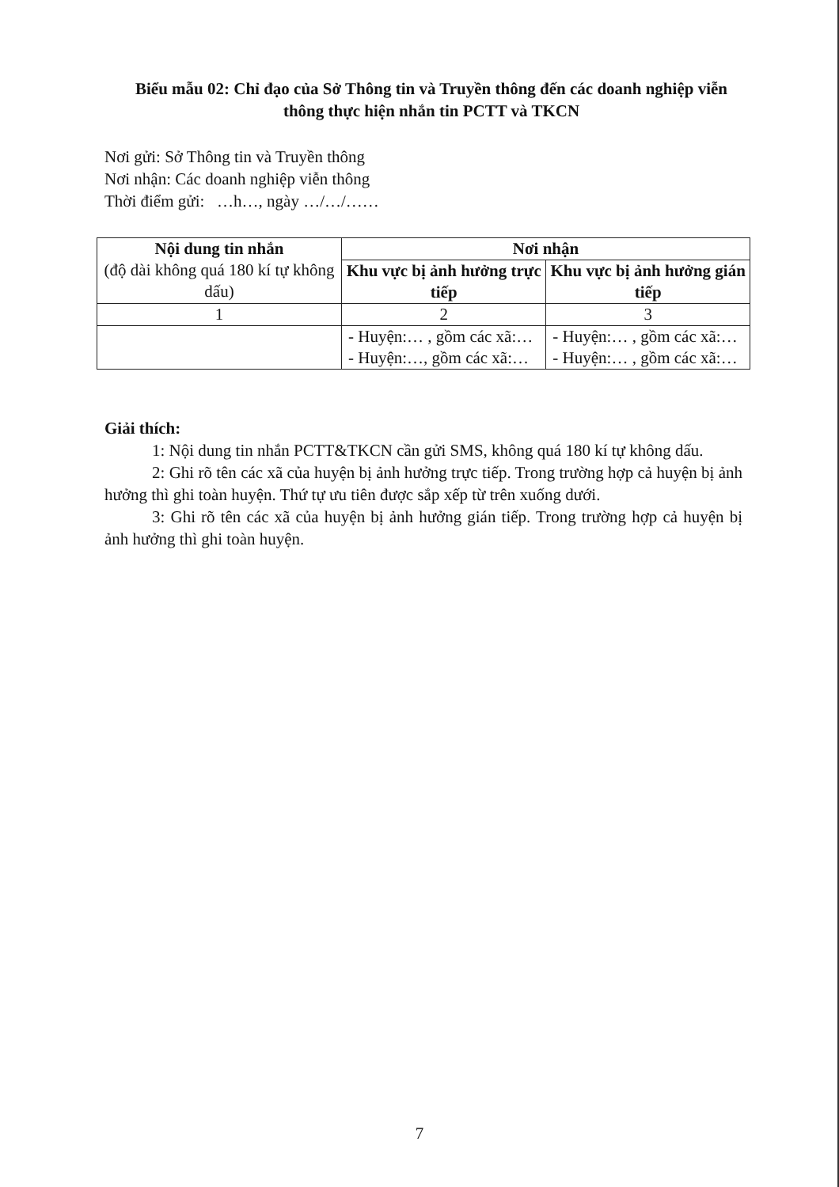Biểu mẫu 02: Chỉ đạo của Sở Thông tin và Truyền thông đến các doanh nghiệp viễn thông thực hiện nhắn tin PCTT và TKCN
Nơi gửi: Sở Thông tin và Truyền thông
Nơi nhận: Các doanh nghiệp viễn thông
Thời điểm gửi: …h…, ngày …/…/……
| Nội dung tin nhắn (độ dài không quá 180 kí tự không dấu) | Nơi nhận | |
| --- | --- | --- |
| | Khu vực bị ảnh hưởng trực tiếp | Khu vực bị ảnh hưởng gián tiếp |
| 1 | 2 | 3 |
| | - Huyện:… , gồm các xã:… - Huyện:…, gồm các xã:… | - Huyện:… , gồm các xã:… - Huyện:… , gồm các xã:… |
Giải thích:
1: Nội dung tin nhắn PCTT&TKCN cần gửi SMS, không quá 180 kí tự không dấu.
2: Ghi rõ tên các xã của huyện bị ảnh hưởng trực tiếp. Trong trường hợp cả huyện bị ảnh hưởng thì ghi toàn huyện. Thứ tự ưu tiên được sắp xếp từ trên xuống dưới.
3: Ghi rõ tên các xã của huyện bị ảnh hưởng gián tiếp. Trong trường hợp cả huyện bị ảnh hưởng thì ghi toàn huyện.
7